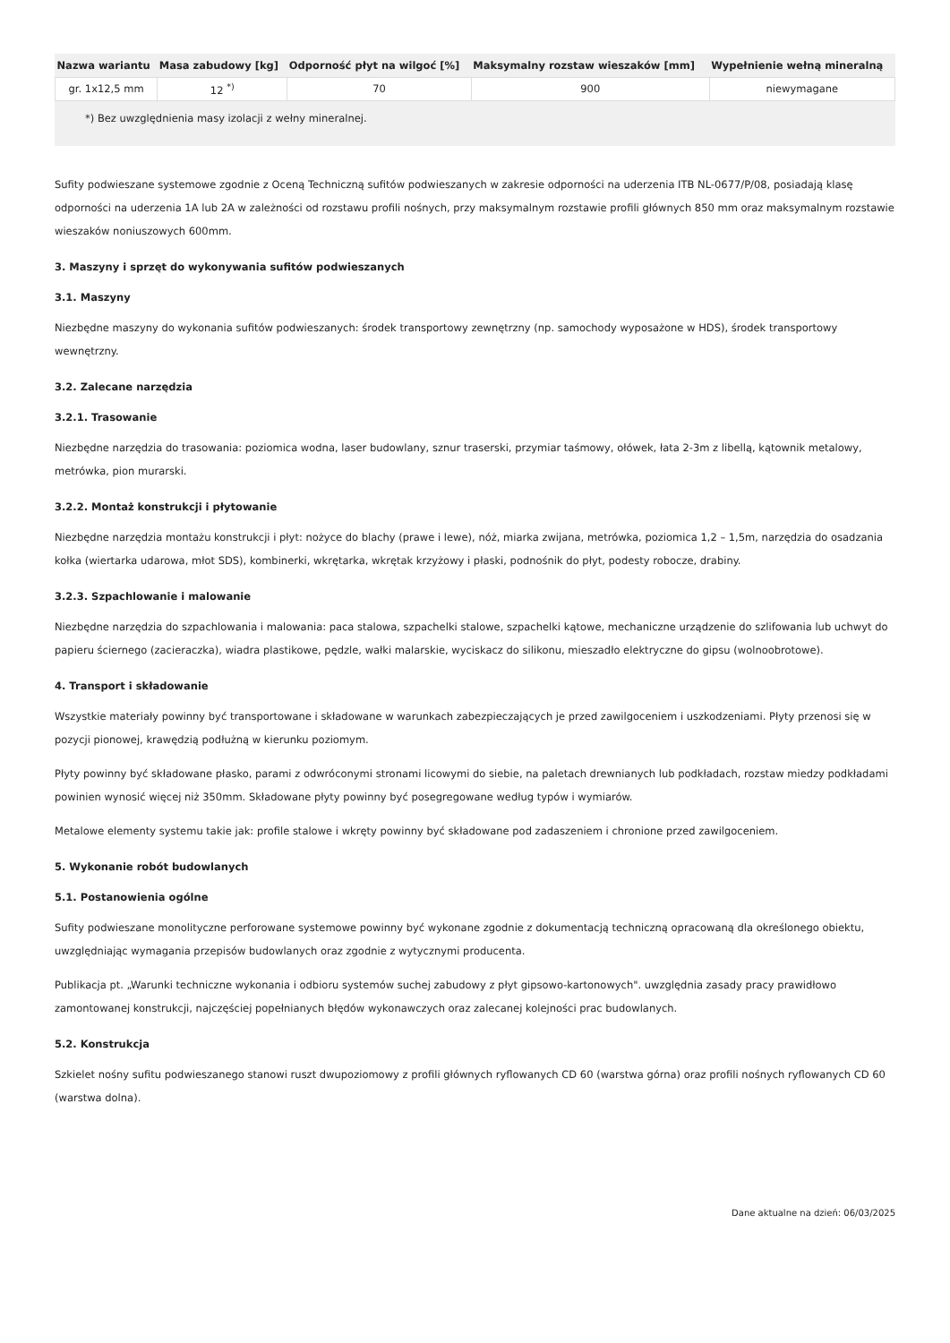| Nazwa wariantu | Masa zabudowy [kg] | Odporność płyt na wilgoć [%] | Maksymalny rozstaw wieszaków [mm] | Wypełnienie wełną mineralną |
| --- | --- | --- | --- | --- |
| gr. 1x12,5 mm | 12 <sup>*)</sup> | 70 | 900 | niewymagane |
*) Bez uwzględnienia masy izolacji z wełny mineralnej.
Sufity podwieszane systemowe zgodnie z Oceną Techniczną sufitów podwieszanych w zakresie odporności na uderzenia ITB NL-0677/P/08, posiadają klasę odporności na uderzenia 1A lub 2A w zależności od rozstawu profili nośnych, przy maksymalnym rozstawie profili głównych 850 mm oraz maksymalnym rozstawie wieszaków noniuszowych 600mm.
3. Maszyny i sprzęt do wykonywania sufitów podwieszanych
3.1. Maszyny
Niezbędne maszyny do wykonania sufitów podwieszanych: środek transportowy zewnętrzny (np. samochody wyposażone w HDS), środek transportowy wewnętrzny.
3.2. Zalecane narzędzia
3.2.1. Trasowanie
Niezbędne narzędzia do trasowania: poziomica wodna, laser budowlany, sznur traserski, przymiar taśmowy, ołówek, łata 2-3m z libellą, kątownik metalowy, metrówka, pion murarski.
3.2.2. Montaż konstrukcji i płytowanie
Niezbędne narzędzia montażu konstrukcji i płyt: nożyce do blachy (prawe i lewe), nóż, miarka zwijana, metrówka, poziomica 1,2 – 1,5m, narzędzia do osadzania kołka (wiertarka udarowa, młot SDS), kombinerki, wkrętarka, wkrętak krzyżowy i płaski, podnośnik do płyt, podesty robocze, drabiny.
3.2.3. Szpachlowanie i malowanie
Niezbędne narzędzia do szpachlowania i malowania: paca stalowa, szpachelki stalowe, szpachelki kątowe, mechaniczne urządzenie do szlifowania lub uchwyt do papieru ściernego (zacieraczka), wiadra plastikowe, pędzle, wałki malarskie, wyciskacz do silikonu, mieszadło elektryczne do gipsu (wolnoobrotowe).
4. Transport i składowanie
Wszystkie materiały powinny być transportowane i składowane w warunkach zabezpieczających je przed zawilgoceniem i uszkodzeniami. Płyty przenosi się w pozycji pionowej, krawędzią podłużną w kierunku poziomym.
Płyty powinny być składowane płasko, parami z odwróconymi stronami licowymi do siebie, na paletach drewnianych lub podkładach, rozstaw miedzy podkładami powinien wynosić więcej niż 350mm. Składowane płyty powinny być posegregowane według typów i wymiarów.
Metalowe elementy systemu takie jak: profile stalowe i wkręty powinny być składowane pod zadaszeniem i chronione przed zawilgoceniem.
5. Wykonanie robót budowlanych
5.1. Postanowienia ogólne
Sufity podwieszane monolityczne perforowane systemowe powinny być wykonane zgodnie z dokumentacją techniczną opracowaną dla określonego obiektu, uwzględniając wymagania przepisów budowlanych oraz zgodnie z wytycznymi producenta.
Publikacja pt. „Warunki techniczne wykonania i odbioru systemów suchej zabudowy z płyt gipsowo-kartonowych". uwzględnia zasady pracy prawidłowo zamontowanej konstrukcji, najczęściej popełnianych błędów wykonawczych oraz zalecanej kolejności prac budowlanych.
5.2. Konstrukcja
Szkielet nośny sufitu podwieszanego stanowi ruszt dwupoziomowy z profili głównych ryflowanych CD 60 (warstwa górna) oraz profili nośnych ryflowanych CD 60 (warstwa dolna).
Dane aktualne na dzień: 06/03/2025